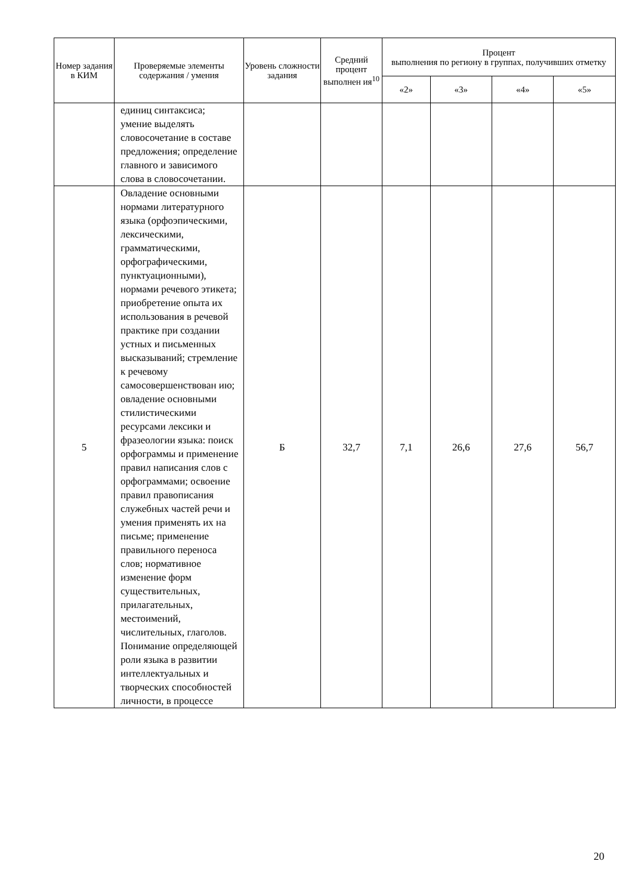| Номер задания в КИМ | Проверяемые элементы содержания / умения | Уровень сложности задания | Средний процент выполнен ия<sup>10</sup> | Процент выполнения по региону в группах, получивших отметку | | | |
| --- | --- | --- | --- | --- | --- | --- | --- |
| | | | | «2» | «3» | «4» | «5» |
| | единиц синтаксиса; умение выделять словосочетание в составе предложения; определение главного и зависимого слова в словосочетании. | | | | | | |
| 5 | Овладение основными нормами литературного языка (орфоэпическими, лексическими, грамматическими, орфографическими, пунктуационными), нормами речевого этикета; приобретение опыта их использования в речевой практике при создании устных и письменных высказываний; стремление к речевому самосовершенствован ию; овладение основными стилистическими ресурсами лексики и фразеологии языка: поиск орфограммы и применение правил написания слов с орфограммами; освоение правил правописания служебных частей речи и умения применять их на письме; применение правильного переноса слов; нормативное изменение форм существительных, прилагательных, местоимений, числительных, глаголов. Понимание определяющей роли языка в развитии интеллектуальных и творческих способностей личности, в процессе | Б | 32,7 | 7,1 | 26,6 | 27,6 | 56,7 |
20